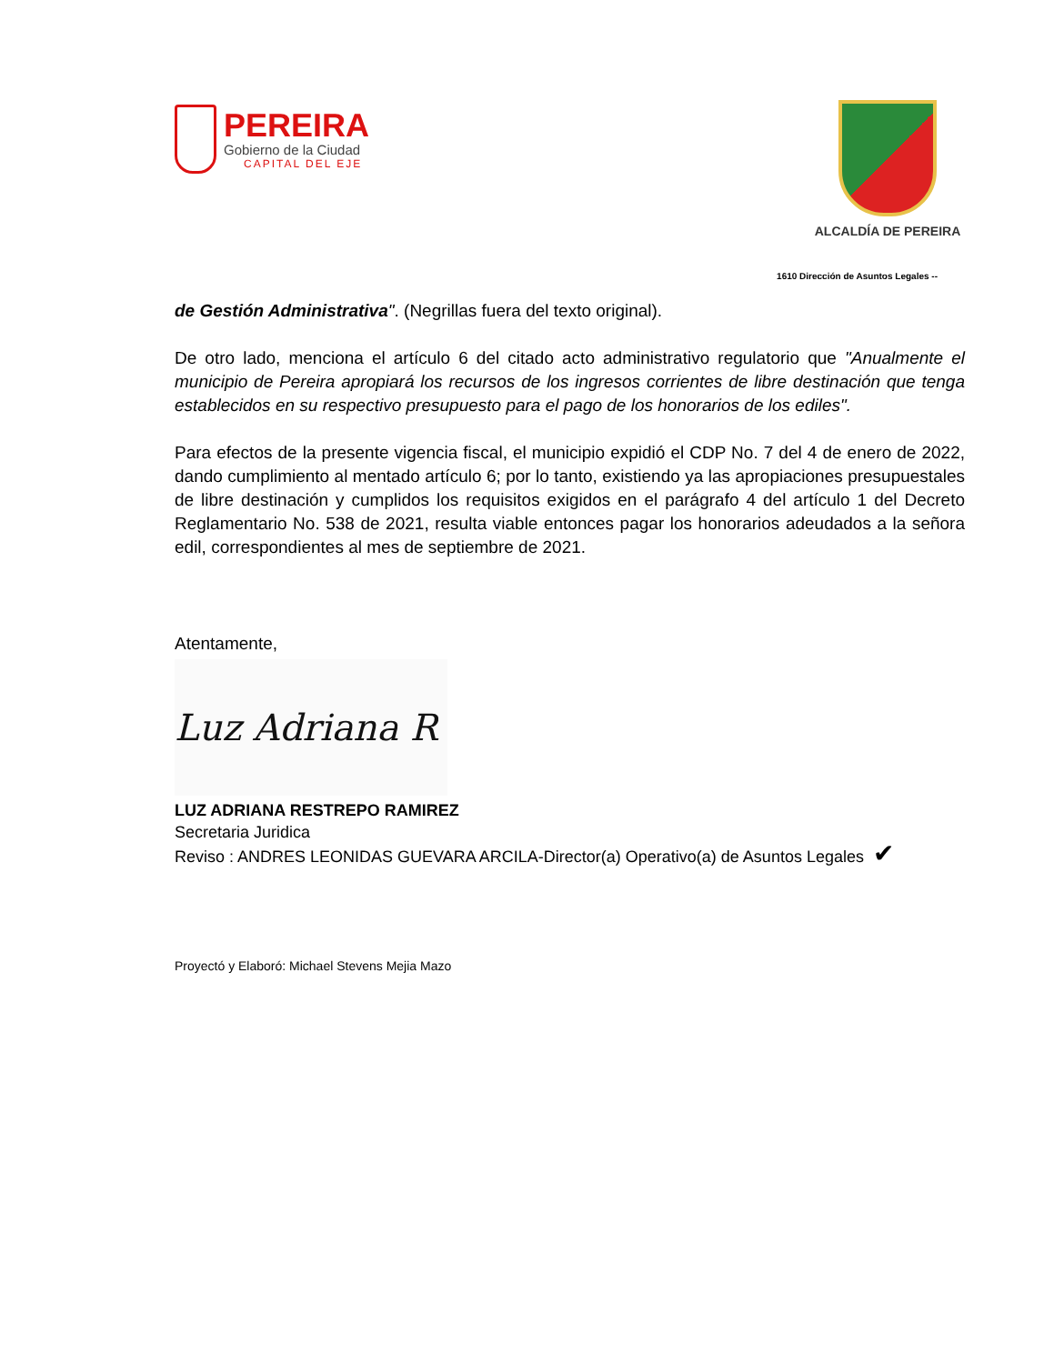PEREIRA
Gobierno de la Ciudad
CAPITAL DEL EJE
ALCALDÍA DE PEREIRA
1610 Dirección de Asuntos Legales --
de Gestión Administrativa". (Negrillas fuera del texto original).
De otro lado, menciona el artículo 6 del citado acto administrativo regulatorio que "Anualmente el municipio de Pereira apropiará los recursos de los ingresos corrientes de libre destinación que tenga establecidos en su respectivo presupuesto para el pago de los honorarios de los ediles".
Para efectos de la presente vigencia fiscal, el municipio expidió el CDP No. 7 del 4 de enero de 2022, dando cumplimiento al mentado artículo 6; por lo tanto, existiendo ya las apropiaciones presupuestales de libre destinación y cumplidos los requisitos exigidos en el parágrafo 4 del artículo 1 del Decreto Reglamentario No. 538 de 2021, resulta viable entonces pagar los honorarios adeudados a la señora edil, correspondientes al mes de septiembre de 2021.
Atentamente,
Luz Adriana R
LUZ ADRIANA RESTREPO RAMIREZ
Secretaria Juridica
Reviso : ANDRES LEONIDAS GUEVARA ARCILA-Director(a) Operativo(a) de Asuntos Legales ✔
Proyectó y Elaboró: Michael Stevens Mejia Mazo